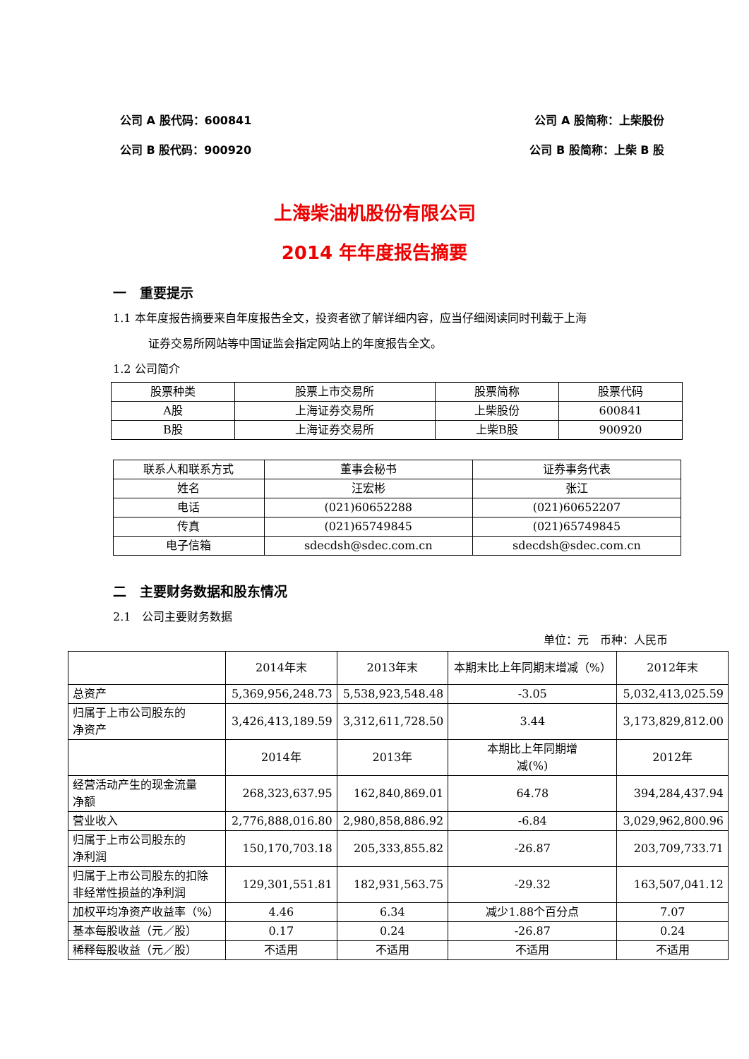公司 A 股代码：600841 公司 A 股简称：上柴股份
公司 B 股代码：900920 公司 B 股简称：上柴 B 股
上海柴油机股份有限公司
2014 年年度报告摘要
一　重要提示
1.1 本年度报告摘要来自年度报告全文，投资者欲了解详细内容，应当仔细阅读同时刊载于上海
证券交易所网站等中国证监会指定网站上的年度报告全文。
1.2 公司简介
| 股票种类 | 股票上市交易所 | 股票简称 | 股票代码 |
| A股 | 上海证券交易所 | 上柴股份 | 600841 |
| B股 | 上海证券交易所 | 上柴B股 | 900920 |
| 联系人和联系方式 | 董事会秘书 | 证券事务代表 |
| 姓名 | 汪宏彬 | 张江 |
| 电话 | (021)60652288 | (021)60652207 |
| 传真 | (021)65749845 | (021)65749845 |
| 电子信箱 | sdecdsh@sdec.com.cn | sdecdsh@sdec.com.cn |
二　主要财务数据和股东情况
2.1　公司主要财务数据
单位：元　币种：人民币
| | 2014年末 | 2013年末 | 本期末比上年同期末增减（%） | 2012年末 |
| 总资产 | 5,369,956,248.73 | 5,538,923,548.48 | -3.05 | 5,032,413,025.59 |
| 归属于上市公司股东的 净资产 | 3,426,413,189.59 | 3,312,611,728.50 | 3.44 | 3,173,829,812.00 |
| | 2014年 | 2013年 | 本期比上年同期增 减(%) | 2012年 |
| 经营活动产生的现金流量 净额 | 268,323,637.95 | 162,840,869.01 | 64.78 | 394,284,437.94 |
| 营业收入 | 2,776,888,016.80 | 2,980,858,886.92 | -6.84 | 3,029,962,800.96 |
| 归属于上市公司股东的 净利润 | 150,170,703.18 | 205,333,855.82 | -26.87 | 203,709,733.71 |
| 归属于上市公司股东的扣除 非经常性损益的净利润 | 129,301,551.81 | 182,931,563.75 | -29.32 | 163,507,041.12 |
| 加权平均净资产收益率（%） | 4.46 | 6.34 | 减少1.88个百分点 | 7.07 |
| 基本每股收益（元／股） | 0.17 | 0.24 | -26.87 | 0.24 |
| 稀释每股收益（元／股） | 不适用 | 不适用 | 不适用 | 不适用 |